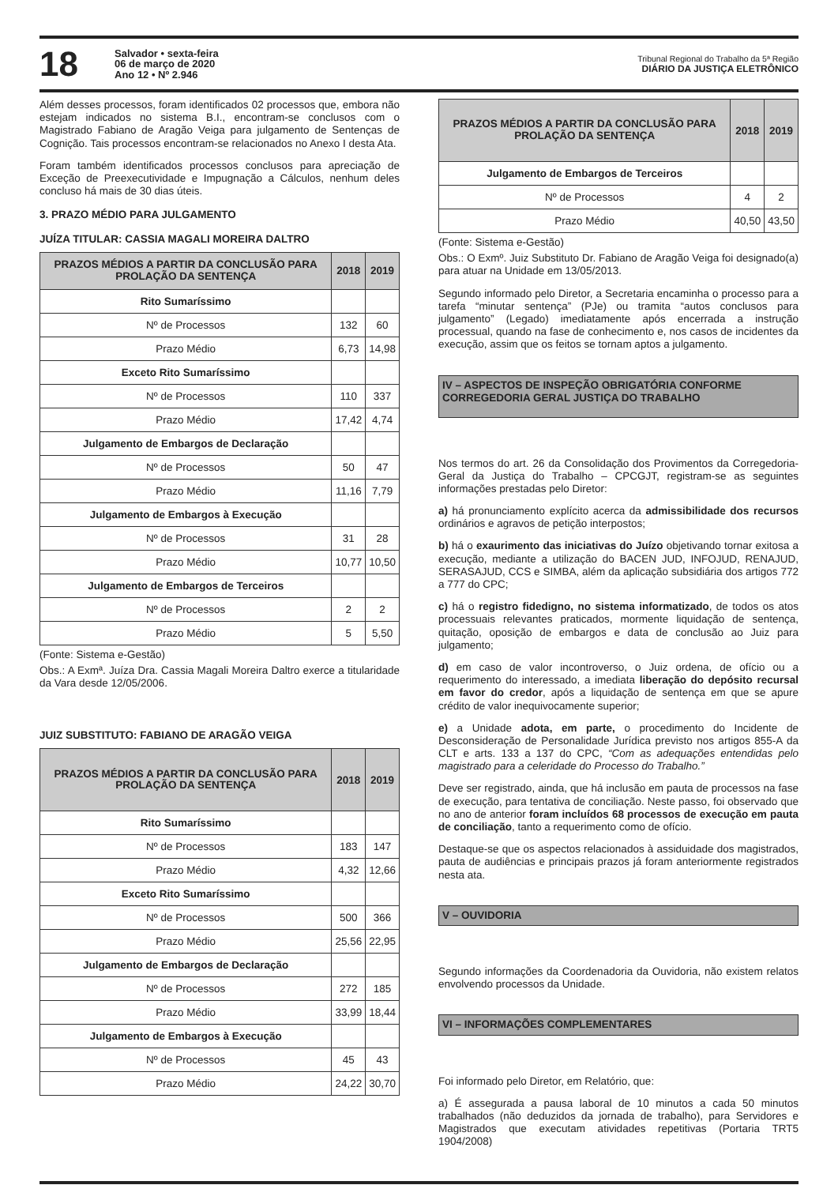18
Salvador • sexta-feira
06 de março de 2020
Ano 12 • Nº 2.946
Tribunal Regional do Trabalho da 5ª Região
DIÁRIO DA JUSTIÇA ELETRÔNICO
Além desses processos, foram identificados 02 processos que, embora não estejam indicados no sistema B.I., encontram-se conclusos com o Magistrado Fabiano de Aragão Veiga para julgamento de Sentenças de Cognição. Tais processos encontram-se relacionados no Anexo I desta Ata.
Foram também identificados processos conclusos para apreciação de Exceção de Preexecutividade e Impugnação a Cálculos, nenhum deles concluso há mais de 30 dias úteis.
3. PRAZO MÉDIO PARA JULGAMENTO
JUÍZA TITULAR: CASSIA MAGALI MOREIRA DALTRO
| PRAZOS MÉDIOS A PARTIR DA CONCLUSÃO PARA PROLAÇÃO DA SENTENÇA | 2018 | 2019 |
| --- | --- | --- |
| Rito Sumaríssimo | | |
| Nº de Processos | 132 | 60 |
| Prazo Médio | 6,73 | 14,98 |
| Exceto Rito Sumaríssimo | | |
| Nº de Processos | 110 | 337 |
| Prazo Médio | 17,42 | 4,74 |
| Julgamento de Embargos de Declaração | | |
| Nº de Processos | 50 | 47 |
| Prazo Médio | 11,16 | 7,79 |
| Julgamento de Embargos à Execução | | |
| Nº de Processos | 31 | 28 |
| Prazo Médio | 10,77 | 10,50 |
| Julgamento de Embargos de Terceiros | | |
| Nº de Processos | 2 | 2 |
| Prazo Médio | 5 | 5,50 |
(Fonte: Sistema e-Gestão)
Obs.: A Exmª. Juíza Dra. Cassia Magali Moreira Daltro exerce a titularidade da Vara desde 12/05/2006.
JUIZ SUBSTITUTO: FABIANO DE ARAGÃO VEIGA
| PRAZOS MÉDIOS A PARTIR DA CONCLUSÃO PARA PROLAÇÃO DA SENTENÇA | 2018 | 2019 |
| --- | --- | --- |
| Rito Sumaríssimo | | |
| Nº de Processos | 183 | 147 |
| Prazo Médio | 4,32 | 12,66 |
| Exceto Rito Sumaríssimo | | |
| Nº de Processos | 500 | 366 |
| Prazo Médio | 25,56 | 22,95 |
| Julgamento de Embargos de Declaração | | |
| Nº de Processos | 272 | 185 |
| Prazo Médio | 33,99 | 18,44 |
| Julgamento de Embargos à Execução | | |
| Nº de Processos | 45 | 43 |
| Prazo Médio | 24,22 | 30,70 |
| PRAZOS MÉDIOS A PARTIR DA CONCLUSÃO PARA PROLAÇÃO DA SENTENÇA | 2018 | 2019 |
| --- | --- | --- |
| Julgamento de Embargos de Terceiros | | |
| Nº de Processos | 4 | 2 |
| Prazo Médio | 40,50 | 43,50 |
(Fonte: Sistema e-Gestão)
Obs.: O Exmº. Juiz Substituto Dr. Fabiano de Aragão Veiga foi designado(a) para atuar na Unidade em 13/05/2013.
Segundo informado pelo Diretor, a Secretaria encaminha o processo para a tarefa “minutar sentença” (PJe) ou tramita “autos conclusos para julgamento” (Legado) imediatamente após encerrada a instrução processual, quando na fase de conhecimento e, nos casos de incidentes da execução, assim que os feitos se tornam aptos a julgamento.
IV – ASPECTOS DE INSPEÇÃO OBRIGATÓRIA CONFORME CORREGEDORIA GERAL JUSTIÇA DO TRABALHO
Nos termos do art. 26 da Consolidação dos Provimentos da Corregedoria-Geral da Justiça do Trabalho – CPCGJT, registram-se as seguintes informações prestadas pelo Diretor:
a) há pronunciamento explícito acerca da admissibilidade dos recursos ordinários e agravos de petição interpostos;
b) há o exaurimento das iniciativas do Juízo objetivando tornar exitosa a execução, mediante a utilização do BACEN JUD, INFOJUD, RENAJUD, SERASAJUD, CCS e SIMBA, além da aplicação subsidiária dos artigos 772 a 777 do CPC;
c) há o registro fidedigno, no sistema informatizado, de todos os atos processuais relevantes praticados, mormente liquidação de sentença, quitação, oposição de embargos e data de conclusão ao Juiz para julgamento;
d) em caso de valor incontroverso, o Juiz ordena, de ofício ou a requerimento do interessado, a imediata liberação do depósito recursal em favor do credor, após a liquidação de sentença em que se apure crédito de valor inequivocamente superior;
e) a Unidade adota, em parte, o procedimento do Incidente de Desconsideração de Personalidade Jurídica previsto nos artigos 855-A da CLT e arts. 133 a 137 do CPC, “Com as adequações entendidas pelo magistrado para a celeridade do Processo do Trabalho.”
Deve ser registrado, ainda, que há inclusão em pauta de processos na fase de execução, para tentativa de conciliação. Neste passo, foi observado que no ano de anterior foram incluídos 68 processos de execução em pauta de conciliação, tanto a requerimento como de ofício.
Destaque-se que os aspectos relacionados à assiduidade dos magistrados, pauta de audiências e principais prazos já foram anteriormente registrados nesta ata.
V – OUVIDORIA
Segundo informações da Coordenadoria da Ouvidoria, não existem relatos envolvendo processos da Unidade.
VI – INFORMAÇÕES COMPLEMENTARES
Foi informado pelo Diretor, em Relatório, que:
a) É assegurada a pausa laboral de 10 minutos a cada 50 minutos trabalhados (não deduzidos da jornada de trabalho), para Servidores e Magistrados que executam atividades repetitivas (Portaria TRT5 1904/2008)